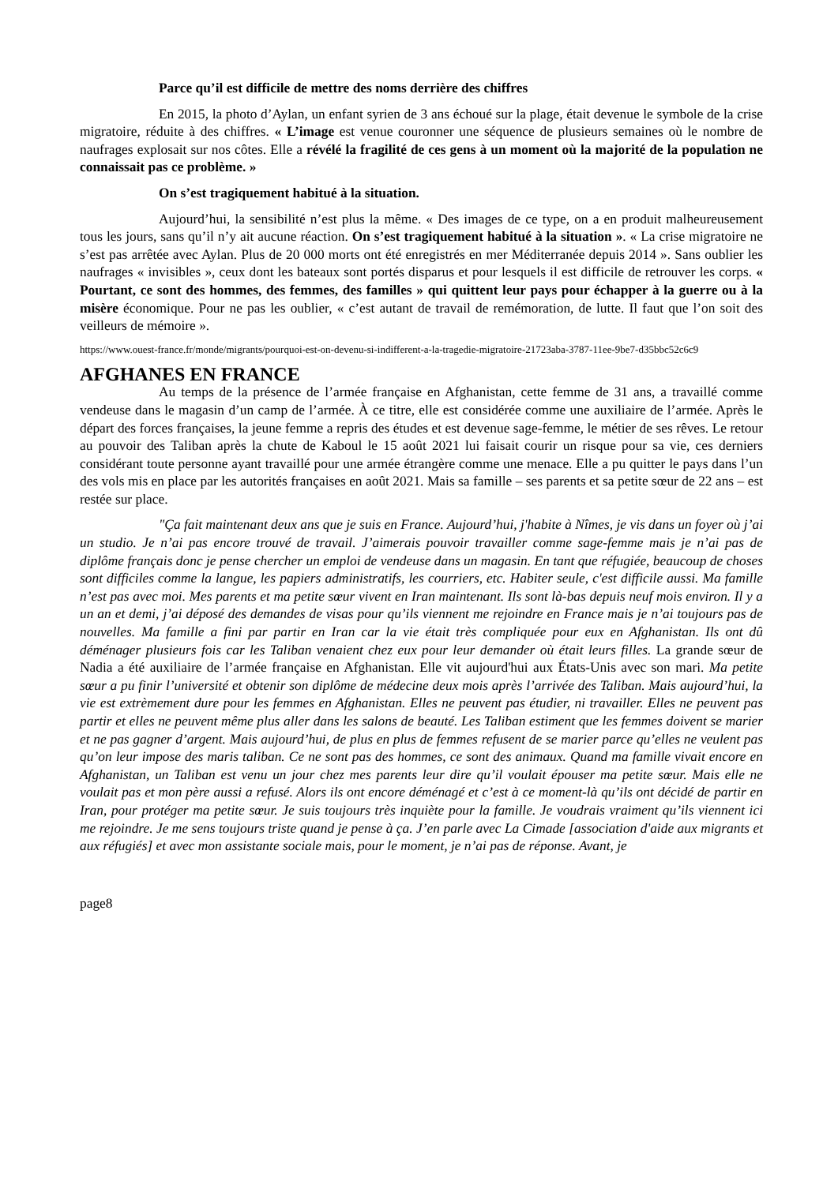Parce qu’il est difficile de mettre des noms derrière des chiffres
En 2015, la photo d’Aylan, un enfant syrien de 3 ans échoué sur la plage, était devenue le symbole de la crise migratoire, réduite à des chiffres. « L’image est venue couronner une séquence de plusieurs semaines où le nombre de naufrages explosait sur nos côtes. Elle a révélé la fragilité de ces gens à un moment où la majorité de la population ne connaissait pas ce problème. »
On s’est tragiquement habitué à la situation.
Aujourd’hui, la sensibilité n’est plus la même. « Des images de ce type, on a en produit malheureusement tous les jours, sans qu’il n’y ait aucune réaction. On s’est tragiquement habitué à la situation ». « La crise migratoire ne s’est pas arrêtée avec Aylan. Plus de 20 000 morts ont été enregistrés en mer Méditerranée depuis 2014 ». Sans oublier les naufrages « invisibles », ceux dont les bateaux sont portés disparus et pour lesquels il est difficile de retrouver les corps. « Pourtant, ce sont des hommes, des femmes, des familles » qui quittent leur pays pour échapper à la guerre ou à la misère économique. Pour ne pas les oublier, « c’est autant de travail de remémoration, de lutte. Il faut que l’on soit des veilleurs de mémoire ».
https://www.ouest-france.fr/monde/migrants/pourquoi-est-on-devenu-si-indifferent-a-la-tragedie-migratoire-21723aba-3787-11ee-9be7-d35bbc52c6c9
AFGHANES EN FRANCE
Au temps de la présence de l’armée française en Afghanistan, cette femme de 31 ans, a travaillé comme vendeuse dans le magasin d’un camp de l’armée. À ce titre, elle est considérée comme une auxiliaire de l’armée. Après le départ des forces françaises, la jeune femme a repris des études et est devenue sage-femme, le métier de ses rêves. Le retour au pouvoir des Taliban après la chute de Kaboul le 15 août 2021 lui faisait courir un risque pour sa vie, ces derniers considérant toute personne ayant travaillé pour une armée étrangère comme une menace. Elle a pu quitter le pays dans l’un des vols mis en place par les autorités françaises en août 2021. Mais sa famille – ses parents et sa petite sœur de 22 ans – est restée sur place.
"Ça fait maintenant deux ans que je suis en France. Aujourd’hui, j'habite à Nîmes, je vis dans un foyer où j’ai un studio. Je n’ai pas encore trouvé de travail. J’aimerais pouvoir travailler comme sage-femme mais je n’ai pas de diplôme français donc je pense chercher un emploi de vendeuse dans un magasin. En tant que réfugiée, beaucoup de choses sont difficiles comme la langue, les papiers administratifs, les courriers, etc. Habiter seule, c'est difficile aussi. Ma famille n’est pas avec moi. Mes parents et ma petite sœur vivent en Iran maintenant. Ils sont là-bas depuis neuf mois environ. Il y a un an et demi, j’ai déposé des demandes de visas pour qu’ils viennent me rejoindre en France mais je n’ai toujours pas de nouvelles. Ma famille a fini par partir en Iran car la vie était très compliquée pour eux en Afghanistan. Ils ont dû déménager plusieurs fois car les Taliban venaient chez eux pour leur demander où était leurs filles. La grande sœur de Nadia a été auxiliaire de l’armée française en Afghanistan. Elle vit aujourd'hui aux États-Unis avec son mari. Ma petite sœur a pu finir l’université et obtenir son diplôme de médecine deux mois après l’arrivée des Taliban. Mais aujourd’hui, la vie est extrèmement dure pour les femmes en Afghanistan. Elles ne peuvent pas étudier, ni travailler. Elles ne peuvent pas partir et elles ne peuvent même plus aller dans les salons de beauté. Les Taliban estiment que les femmes doivent se marier et ne pas gagner d’argent. Mais aujourd’hui, de plus en plus de femmes refusent de se marier parce qu’elles ne veulent pas qu’on leur impose des maris taliban. Ce ne sont pas des hommes, ce sont des animaux. Quand ma famille vivait encore en Afghanistan, un Taliban est venu un jour chez mes parents leur dire qu’il voulait épouser ma petite sœur. Mais elle ne voulait pas et mon père aussi a refusé. Alors ils ont encore déménagé et c’est à ce moment-là qu’ils ont décidé de partir en Iran, pour protéger ma petite sœur. Je suis toujours très inquiète pour la famille. Je voudrais vraiment qu’ils viennent ici me rejoindre. Je me sens toujours triste quand je pense à ça. J’en parle avec La Cimade [association d'aide aux migrants et aux réfugiés] et avec mon assistante sociale mais, pour le moment, je n’ai pas de réponse. Avant, je
page8